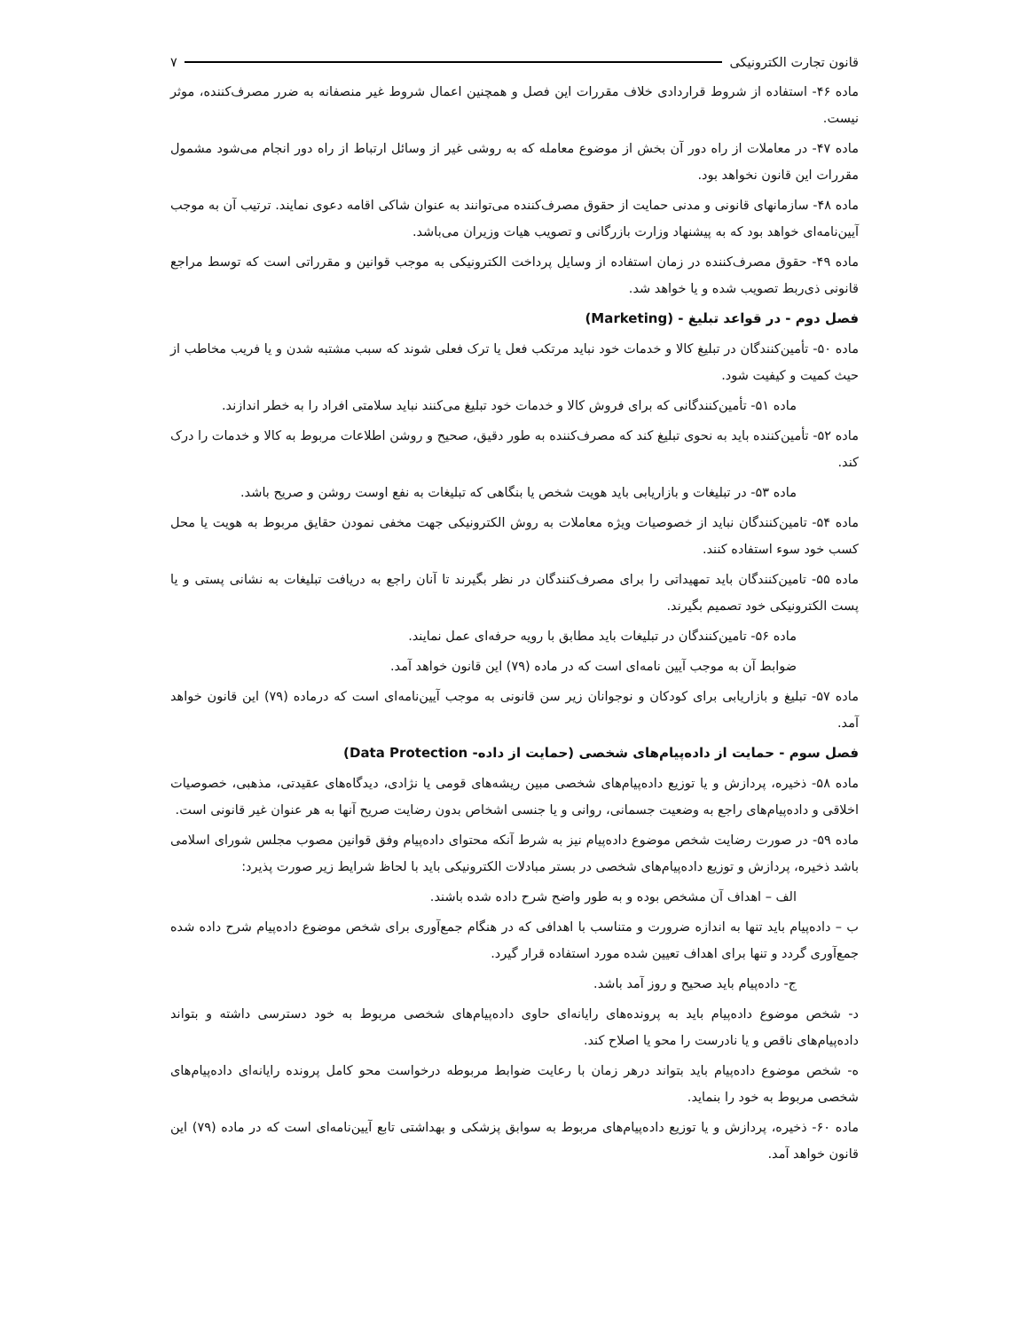قانون تجارت الكترونيكی ۷
ماده ۴۶- استفاده از شروط قراردادی خلاف مقررات این فصل و همچنین اعمال شروط غیر منصفانه به ضرر مصرف‌کننده، موثر نیست.
ماده ۴۷- در معاملات از راه دور آن بخش از موضوع معامله که به روشی غیر از وسائل ارتباط از راه دور انجام می‌شود مشمول مقررات این قانون نخواهد بود.
ماده ۴۸- سازمانهای قانونی و مدنی حمایت از حقوق مصرف‌کننده می‌توانند به عنوان شاکی اقامه دعوی نمایند. ترتیب آن به موجب آیین‌نامه‌ای خواهد بود که به پیشنهاد وزارت بازرگانی و تصویب هیات وزیران می‌باشد.
ماده ۴۹- حقوق مصرف‌کننده در زمان استفاده از وسایل پرداخت الکترونیکی به موجب قوانین و مقرراتی است که توسط مراجع قانونی ذی‌ربط تصویب شده و یا خواهد شد.
فصل دوم - در قواعد تبلیغ - (Marketing)
ماده ۵۰- تأمین‌کنندگان در تبلیغ کالا و خدمات خود نباید مرتکب فعل یا ترک فعلی شوند که سبب مشتبه شدن و یا فریب مخاطب از حیث کمیت و کیفیت شود.
ماده ۵۱- تأمین‌کنندگانی که برای فروش کالا و خدمات خود تبلیغ می‌کنند نباید سلامتی افراد را به خطر اندازند.
ماده ۵۲- تأمین‌کننده باید به نحوی تبلیغ کند که مصرف‌کننده به طور دقیق، صحیح و روشن اطلاعات مربوط به کالا و خدمات را درک کند.
ماده ۵۳- در تبلیغات و بازاریابی باید هویت شخص یا بنگاهی که تبلیغات به نفع اوست روشن و صریح باشد.
ماده ۵۴- تامین‌کنندگان نباید از خصوصیات ویژه معاملات به روش الکترونیکی جهت مخفی نمودن حقایق مربوط به هویت یا محل کسب خود سوء استفاده کنند.
ماده ۵۵- تامین‌کنندگان باید تمهیداتی را برای مصرف‌کنندگان در نظر بگیرند تا آنان راجع به دریافت تبلیغات به نشانی پستی و یا پست الکترونیکی خود تصمیم بگیرند.
ماده ۵۶- تامین‌کنندگان در تبلیغات باید مطابق با رویه حرفه‌ای عمل نمایند.
ضوابط آن به موجب آیین نامه‌ای است که در ماده (۷۹) این قانون خواهد آمد.
ماده ۵۷- تبلیغ و بازاریابی برای کودکان و نوجوانان زیر سن قانونی به موجب آیین‌نامه‌ای است که درماده (۷۹) این قانون خواهد آمد.
فصل سوم - حمایت از داده‌پیام‌های شخصی (حمایت از داده- Data Protection)
ماده ۵۸- ذخیره، پردازش و یا توزیع داده‌پیام‌های شخصی مبین ریشه‌های قومی یا نژادی، دیدگاه‌های عقیدتی، مذهبی، خصوصیات اخلاقی و داده‌پیام‌های راجع به وضعیت جسمانی، روانی و یا جنسی اشخاص بدون رضایت صریح آنها به هر عنوان غیر قانونی است.
ماده ۵۹- در صورت رضایت شخص موضوع داده‌پیام نیز به شرط آنکه محتوای داده‌پیام وفق قوانین مصوب مجلس شورای اسلامی باشد ذخیره، پردازش و توزیع داده‌پیام‌های شخصی در بستر مبادلات الکترونیکی باید با لحاظ شرایط زیر صورت پذیرد:
الف – اهداف آن مشخص بوده و به طور واضح شرح داده شده باشند.
ب – داده‌پیام باید تنها به اندازه ضرورت و متناسب با اهدافی که در هنگام جمع‌آوری برای شخص موضوع داده‌پیام شرح داده شده جمع‌آوری گردد و تنها برای اهداف تعیین شده مورد استفاده قرار گیرد.
ج- داده‌پیام باید صحیح و روز آمد باشد.
د- شخص موضوع داده‌پیام باید به پرونده‌های رایانه‌ای حاوی داده‌پیام‌های شخصی مربوط به خود دسترسی داشته و بتواند داده‌پیام‌های ناقص و یا نادرست را محو یا اصلاح کند.
ه- شخص موضوع داده‌پیام باید بتواند درهر زمان با رعایت ضوابط مربوطه درخواست محو کامل پرونده رایانه‌ای داده‌پیام‌های شخصی مربوط به خود را بنماید.
ماده ۶۰- ذخیره، پردازش و یا توزیع داده‌پیام‌های مربوط به سوابق پزشکی و بهداشتی تابع آیین‌نامه‌ای است که در ماده (۷۹) این قانون خواهد آمد.